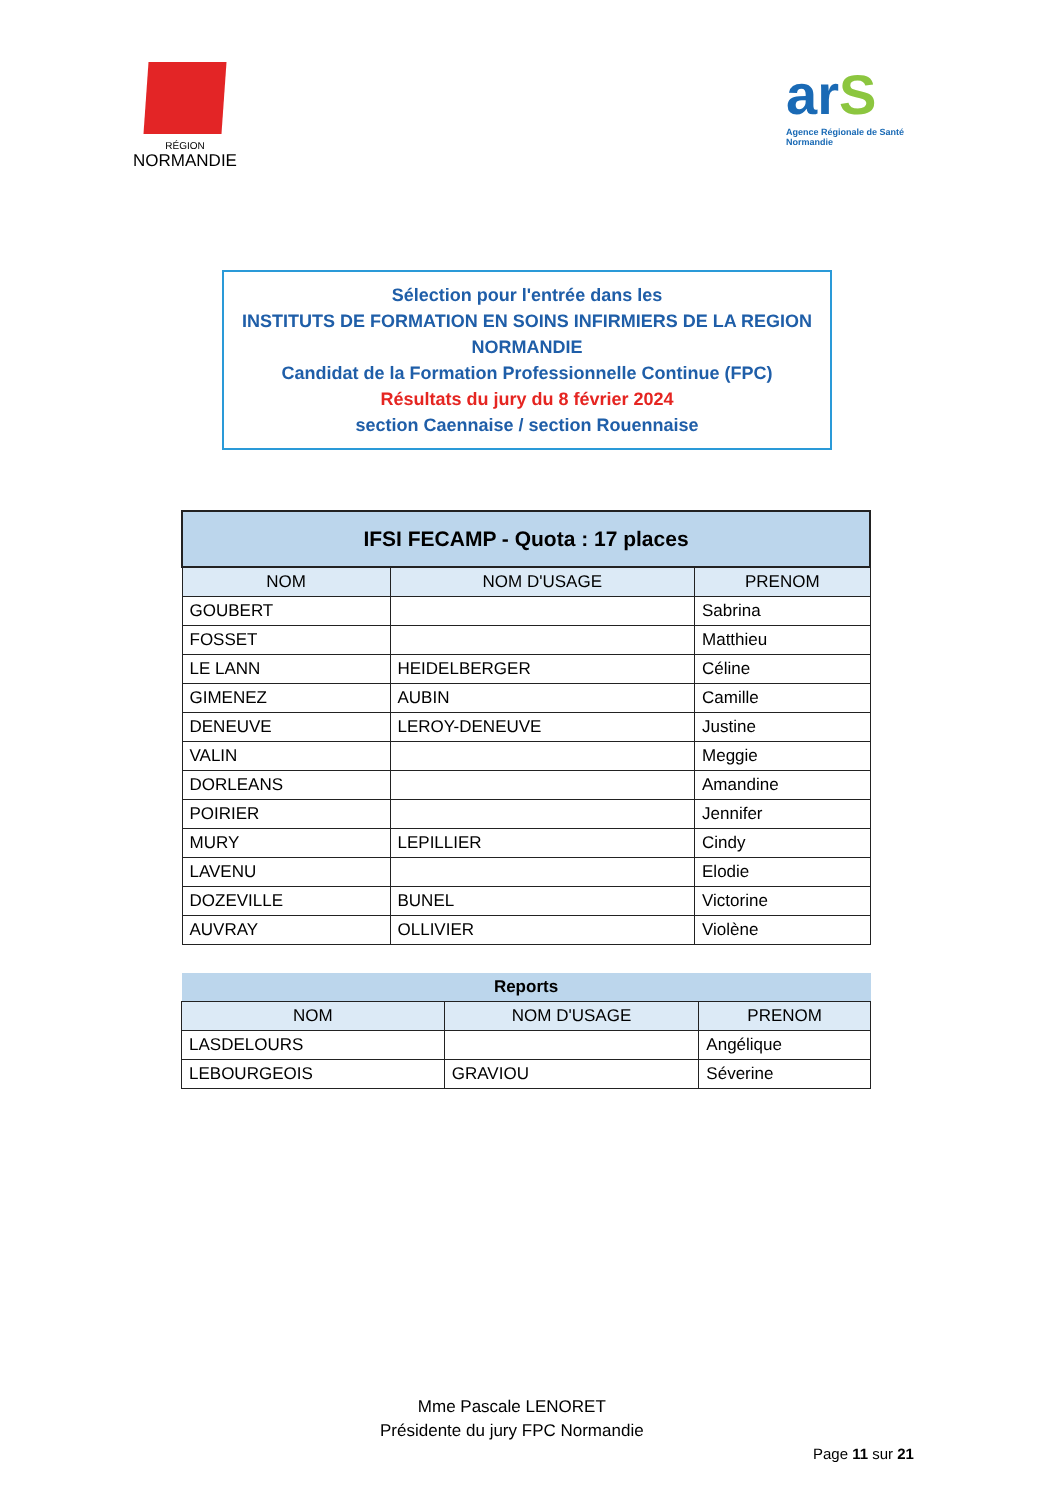RÉGION
NORMANDIE
arS
Agence Régionale de Santé Normandie
Sélection pour l'entrée dans les
INSTITUTS DE FORMATION EN SOINS INFIRMIERS DE LA REGION NORMANDIE
Candidat de la Formation Professionnelle Continue (FPC)
Résultats du jury du 8 février 2024
section Caennaise / section Rouennaise
| IFSI FECAMP - Quota : 17 places | | |
| --- | --- | --- |
| NOM | NOM D'USAGE | PRENOM |
| GOUBERT | | Sabrina |
| FOSSET | | Matthieu |
| LE LANN | HEIDELBERGER | Céline |
| GIMENEZ | AUBIN | Camille |
| DENEUVE | LEROY-DENEUVE | Justine |
| VALIN | | Meggie |
| DORLEANS | | Amandine |
| POIRIER | | Jennifer |
| MURY | LEPILLIER | Cindy |
| LAVENU | | Elodie |
| DOZEVILLE | BUNEL | Victorine |
| AUVRAY | OLLIVIER | Violène |
| Reports | | |
| --- | --- | --- |
| NOM | NOM D'USAGE | PRENOM |
| LASDELOURS | | Angélique |
| LEBOURGEOIS | GRAVIOU | Séverine |
Mme Pascale LENORET
Présidente du jury FPC Normandie
Page 11 sur 21